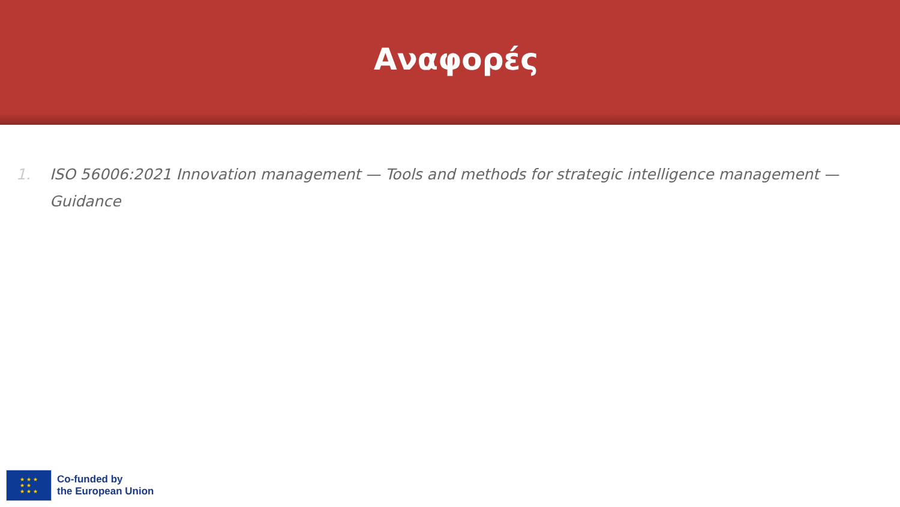Αναφορές
1. ISO 56006:2021 Innovation management — Tools and methods for strategic intelligence management — Guidance
★ ★ ★
★ ★
★ ★ ★
Co-funded by
the European Union